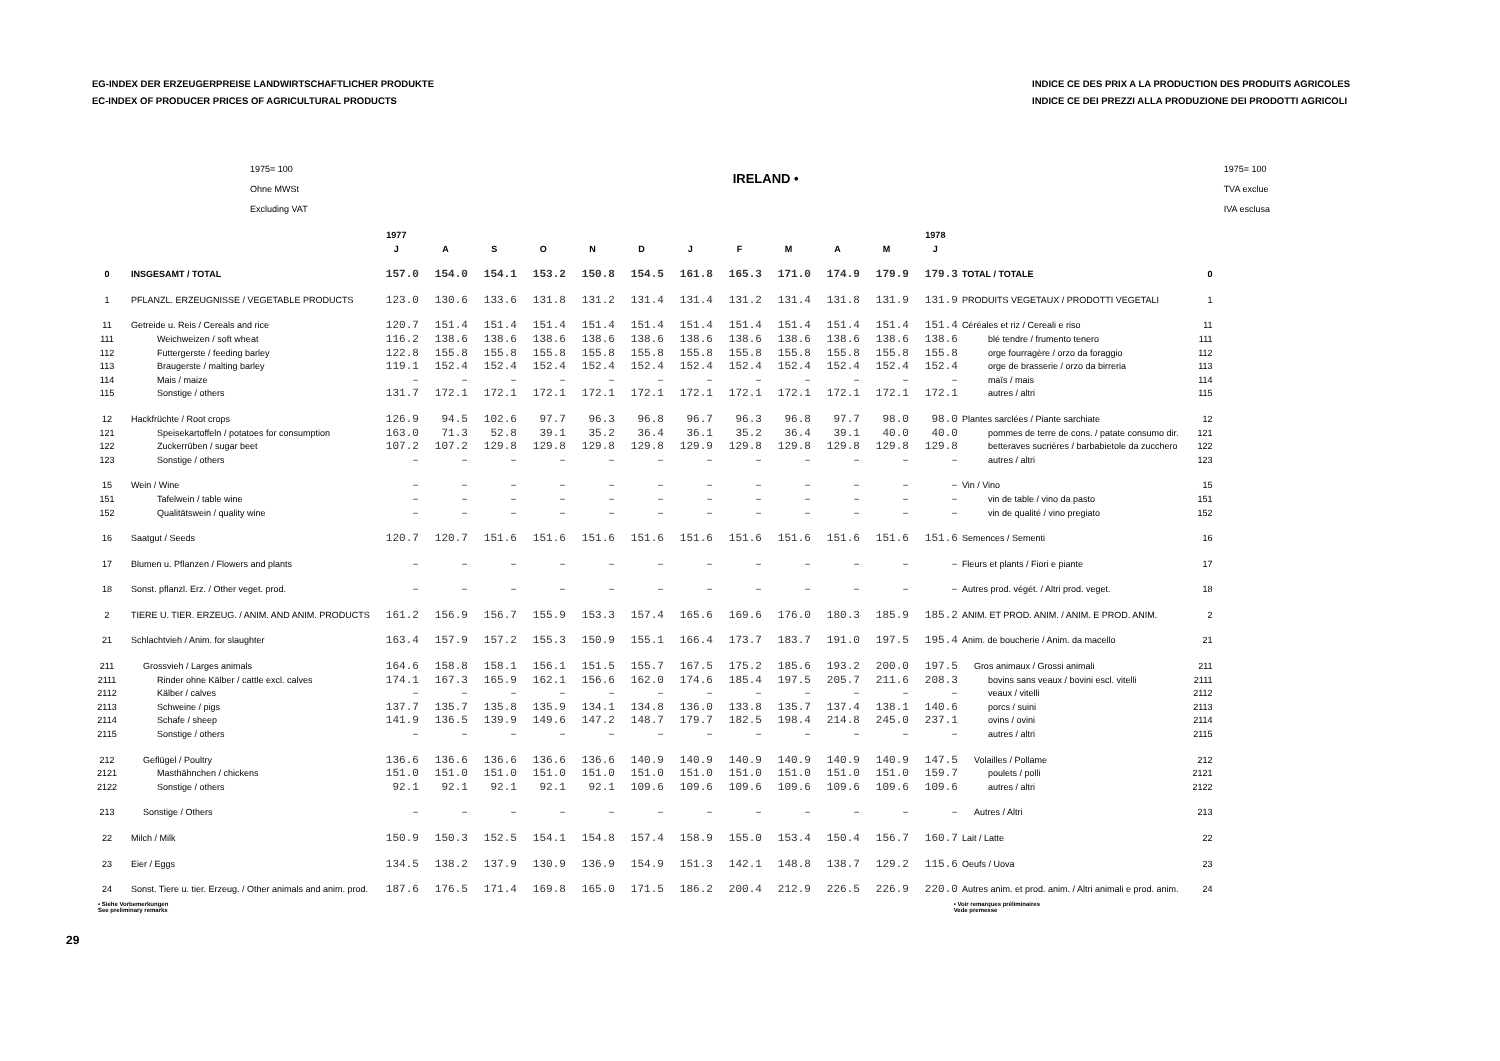EG-INDEX DER ERZEUGERPREISE LANDWIRTSCHAFTLICHER PRODUKTE
EC-INDEX OF PRODUCER PRICES OF AGRICULTURAL PRODUCTS
INDICE CE DES PRIX A LA PRODUCTION DES PRODUITS AGRICOLES
INDICE CE DEI PREZZI ALLA PRODUZIONE DEI PRODOTTI AGRICOLI
1975= 100
Ohne MWSt
Excluding VAT
IRELAND •
1975= 100
TVA exclue
IVA esclusa
| | | 1977 | | | | | | | | | | | 1978 | | |
| --- | --- | --- | --- | --- | --- | --- | --- | --- | --- | --- | --- | --- | --- | --- | --- |
| | | J | A | S | O | N | D | J | F | M | A | M | J | | |
| 0 | INSGESAMT / TOTAL | 157.0 | 154.0 | 154.1 | 153.2 | 150.8 | 154.5 | 161.8 | 165.3 | 171.0 | 174.9 | 179.9 | 179.3 | TOTAL / TOTALE | 0 |
| 1 | PFLANZL. ERZEUGNISSE / VEGETABLE PRODUCTS | 123.0 | 130.6 | 133.6 | 131.8 | 131.2 | 131.4 | 131.4 | 131.2 | 131.4 | 131.8 | 131.9 | 131.9 | PRODUITS VEGETAUX / PRODOTTI VEGETALI | 1 |
| 11 | Getreide u. Reis / Cereals and rice | 120.7 | 151.4 | 151.4 | 151.4 | 151.4 | 151.4 | 151.4 | 151.4 | 151.4 | 151.4 | 151.4 | 151.4 | Céréales et riz / Cereali e riso | 11 |
| 111 | Weichweizen / soft wheat | 116.2 | 138.6 | 138.6 | 138.6 | 138.6 | 138.6 | 138.6 | 138.6 | 138.6 | 138.6 | 138.6 | 138.6 | blé tendre / frumento tenero | 111 |
| 112 | Futtergerste / feeding barley | 122.8 | 155.8 | 155.8 | 155.8 | 155.8 | 155.8 | 155.8 | 155.8 | 155.8 | 155.8 | 155.8 | 155.8 | orge fourragère / orzo da foraggio | 112 |
| 113 | Braugerste / malting barley | 119.1 | 152.4 | 152.4 | 152.4 | 152.4 | 152.4 | 152.4 | 152.4 | 152.4 | 152.4 | 152.4 | 152.4 | orge de brasserie / orzo da birreria | 113 |
| 114 | Mais / maize | – | – | – | – | – | – | – | – | – | – | – | – | maïs / mais | 114 |
| 115 | Sonstige / others | 131.7 | 172.1 | 172.1 | 172.1 | 172.1 | 172.1 | 172.1 | 172.1 | 172.1 | 172.1 | 172.1 | 172.1 | autres / altri | 115 |
| 12 | Hackfrüchte / Root crops | 126.9 | 94.5 | 102.6 | 97.7 | 96.3 | 96.8 | 96.7 | 96.3 | 96.8 | 97.7 | 98.0 | 98.0 | Plantes sarclées / Piante sarchiate | 12 |
| 121 | Speisekartoffeln / potatoes for consumption | 163.0 | 71.3 | 52.8 | 39.1 | 35.2 | 36.4 | 36.1 | 35.2 | 36.4 | 39.1 | 40.0 | 40.0 | pommes de terre de cons. / patate consumo dir. | 121 |
| 122 | Zuckerrüben / sugar beet | 107.2 | 107.2 | 129.8 | 129.8 | 129.8 | 129.8 | 129.9 | 129.8 | 129.8 | 129.8 | 129.8 | 129.8 | betteraves sucrières / barbabietole da zucchero | 122 |
| 123 | Sonstige / others | – | – | – | – | – | – | – | – | – | – | – | – | autres / altri | 123 |
| 15 | Wein / Wine | – | – | – | – | – | – | – | – | – | – | – | – | Vin / Vino | 15 |
| 151 | Tafelwein / table wine | – | – | – | – | – | – | – | – | – | – | – | – | vin de table / vino da pasto | 151 |
| 152 | Qualitätswein / quality wine | – | – | – | – | – | – | – | – | – | – | – | – | vin de qualité / vino pregiato | 152 |
| 16 | Saatgut / Seeds | 120.7 | 120.7 | 151.6 | 151.6 | 151.6 | 151.6 | 151.6 | 151.6 | 151.6 | 151.6 | 151.6 | 151.6 | Semences / Sementi | 16 |
| 17 | Blumen u. Pflanzen / Flowers and plants | – | – | – | – | – | – | – | – | – | – | – | – | Fleurs et plants / Fiori e piante | 17 |
| 18 | Sonst. pflanzl. Erz. / Other veget. prod. | – | – | – | – | – | – | – | – | – | – | – | – | Autres prod. végét. / Altri prod. veget. | 18 |
| 2 | TIERE U. TIER. ERZEUG. / ANIM. AND ANIM. PRODUCTS | 161.2 | 156.9 | 156.7 | 155.9 | 153.3 | 157.4 | 165.6 | 169.6 | 176.0 | 180.3 | 185.9 | 185.2 | ANIM. ET PROD. ANIM. / ANIM. E PROD. ANIM. | 2 |
| 21 | Schlachtvieh / Anim. for slaughter | 163.4 | 157.9 | 157.2 | 155.3 | 150.9 | 155.1 | 166.4 | 173.7 | 183.7 | 191.0 | 197.5 | 195.4 | Anim. de boucherie / Anim. da macello | 21 |
| 211 | Grossvieh / Larges animals | 164.6 | 158.8 | 158.1 | 156.1 | 151.5 | 155.7 | 167.5 | 175.2 | 185.6 | 193.2 | 200.0 | 197.5 | Gros animaux / Grossi animali | 211 |
| 2111 | Rinder ohne Kälber / cattle excl. calves | 174.1 | 167.3 | 165.9 | 162.1 | 156.6 | 162.0 | 174.6 | 185.4 | 197.5 | 205.7 | 211.6 | 208.3 | bovins sans veaux / bovini escl. vitelli | 2111 |
| 2112 | Kälber / calves | – | – | – | – | – | – | – | – | – | – | – | – | veaux / vitelli | 2112 |
| 2113 | Schweine / pigs | 137.7 | 135.7 | 135.8 | 135.9 | 134.1 | 134.8 | 136.0 | 133.8 | 135.7 | 137.4 | 138.1 | 140.6 | porcs / suini | 2113 |
| 2114 | Schafe / sheep | 141.9 | 136.5 | 139.9 | 149.6 | 147.2 | 148.7 | 179.7 | 182.5 | 198.4 | 214.8 | 245.0 | 237.1 | ovins / ovini | 2114 |
| 2115 | Sonstige / others | – | – | – | – | – | – | – | – | – | – | – | – | autres / altri | 2115 |
| 212 | Geflügel / Poultry | 136.6 | 136.6 | 136.6 | 136.6 | 136.6 | 140.9 | 140.9 | 140.9 | 140.9 | 140.9 | 140.9 | 147.5 | Volailles / Pollame | 212 |
| 2121 | Masthähnchen / chickens | 151.0 | 151.0 | 151.0 | 151.0 | 151.0 | 151.0 | 151.0 | 151.0 | 151.0 | 151.0 | 151.0 | 159.7 | poulets / polli | 2121 |
| 2122 | Sonstige / others | 92.1 | 92.1 | 92.1 | 92.1 | 92.1 | 109.6 | 109.6 | 109.6 | 109.6 | 109.6 | 109.6 | 109.6 | autres / altri | 2122 |
| 213 | Sonstige / Others | – | – | – | – | – | – | – | – | – | – | – | – | Autres / Altri | 213 |
| 22 | Milch / Milk | 150.9 | 150.3 | 152.5 | 154.1 | 154.8 | 157.4 | 158.9 | 155.0 | 153.4 | 150.4 | 156.7 | 160.7 | Lait / Latte | 22 |
| 23 | Eier / Eggs | 134.5 | 138.2 | 137.9 | 130.9 | 136.9 | 154.9 | 151.3 | 142.1 | 148.8 | 138.7 | 129.2 | 115.6 | Oeufs / Uova | 23 |
| 24 | Sonst. Tiere u. tier. Erzeug. / Other animals and anim. prod. | 187.6 | 176.5 | 171.4 | 169.8 | 165.0 | 171.5 | 186.2 | 200.4 | 212.9 | 226.5 | 226.9 | 220.0 | Autres anim. et prod. anim. / Altri animali e prod. anim. | 24 |
• Siehe Vorbemerkungen
See preliminary remarks
• Voir remarques préliminaires
Vede premesse
29